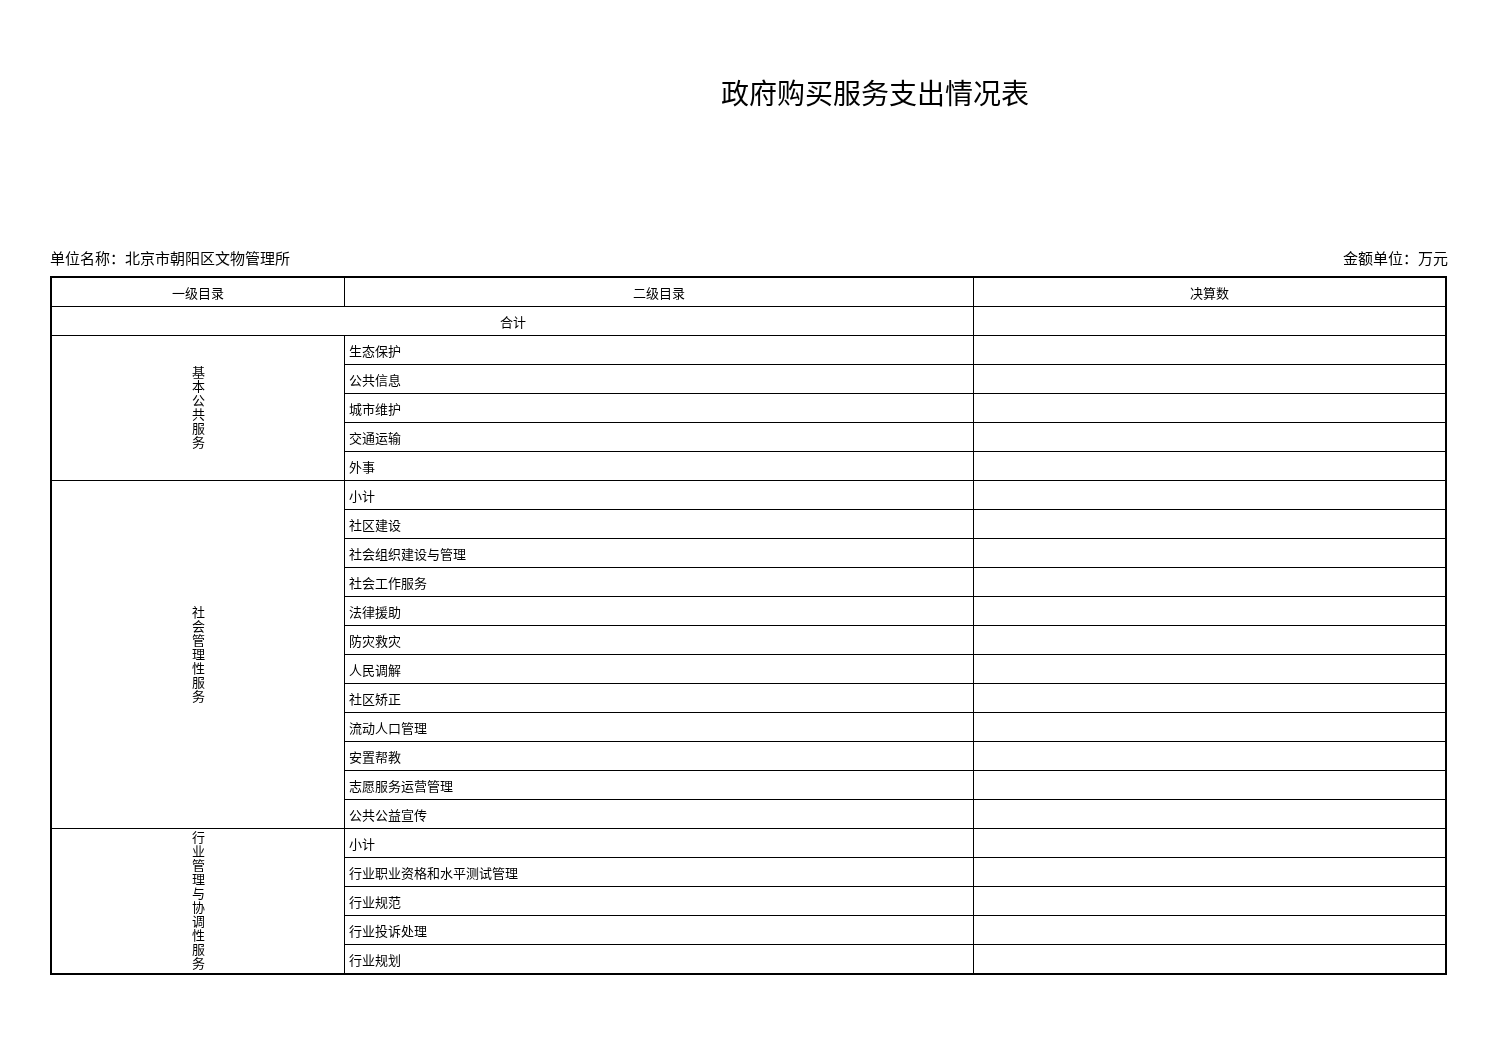政府购买服务支出情况表
单位名称：北京市朝阳区文物管理所 金额单位：万元
| 一级目录 | 二级目录 | 决算数 |
| --- | --- | --- |
| 合计 | | |
| 基 本 公 共 服 务 | 生态保护 | |
| | 公共信息 | |
| | 城市维护 | |
| | 交通运输 | |
| | 外事 | |
| 社 会 管 理 性 服 务 | 小计 | |
| | 社区建设 | |
| | 社会组织建设与管理 | |
| | 社会工作服务 | |
| | 法律援助 | |
| | 防灾救灾 | |
| | 人民调解 | |
| | 社区矫正 | |
| | 流动人口管理 | |
| | 安置帮教 | |
| | 志愿服务运营管理 | |
| | 公共公益宣传 | |
| 行 业 管 理 与 协 调 性 服 务 | 小计 | |
| | 行业职业资格和水平测试管理 | |
| | 行业规范 | |
| | 行业投诉处理 | |
| | 行业规划 | |